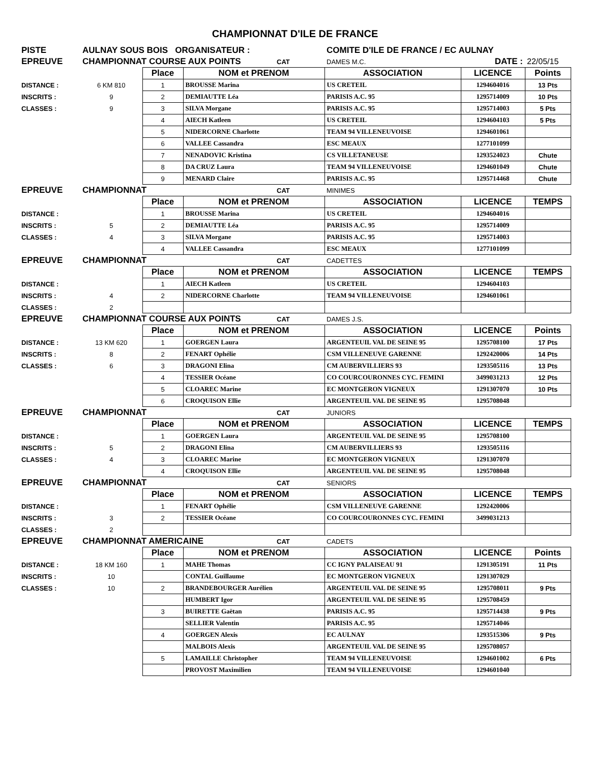CHAMPIONNAT D'ILE DE FRANCE
| PISTE | AULNAY SOUS BOIS ORGANISATEUR : | | | | COMITE D'ILE DE FRANCE / EC AULNAY | | |
| EPREUVE | CHAMPIONNAT COURSE AUX POINTS | | | CAT | DAMES M.C. | DATE : | 22/05/15 |
| | | Place | NOM et PRENOM | | ASSOCIATION | LICENCE | Points |
| DISTANCE : | 6 KM 810 | 1 | BROUSSE Marina | | US CRETEIL | 1294604016 | 13 Pts |
| INSCRITS : | 9 | 2 | DEMIAUTTE Léa | | PARISIS A.C. 95 | 1295714009 | 10 Pts |
| CLASSES : | 9 | 3 | SILVA Morgane | | PARISIS A.C. 95 | 1295714003 | 5 Pts |
| | | 4 | AIECH Katleen | | US CRETEIL | 1294604103 | 5 Pts |
| | | 5 | NIDERCORNE Charlotte | | TEAM 94 VILLENEUVOISE | 1294601061 | |
| | | 6 | VALLEE Cassandra | | ESC MEAUX | 1277101099 | |
| | | 7 | NENADOVIC Kristina | | CS VILLETANEUSE | 1293524023 | Chute |
| | | 8 | DA CRUZ Laura | | TEAM 94 VILLENEUVOISE | 1294601049 | Chute |
| | | 9 | MENARD Claire | | PARISIS A.C. 95 | 1295714468 | Chute |
| EPREUVE | CHAMPIONNAT | | | CAT | MINIMES | | |
| | | Place | NOM et PRENOM | | ASSOCIATION | LICENCE | TEMPS |
| DISTANCE : | | 1 | BROUSSE Marina | | US CRETEIL | 1294604016 | |
| INSCRITS : | 5 | 2 | DEMIAUTTE Léa | | PARISIS A.C. 95 | 1295714009 | |
| CLASSES : | 4 | 3 | SILVA Morgane | | PARISIS A.C. 95 | 1295714003 | |
| | | 4 | VALLEE Cassandra | | ESC MEAUX | 1277101099 | |
| EPREUVE | CHAMPIONNAT | | | CAT | CADETTES | | |
| | | Place | NOM et PRENOM | | ASSOCIATION | LICENCE | TEMPS |
| DISTANCE : | | 1 | AIECH Katleen | | US CRETEIL | 1294604103 | |
| INSCRITS : | 4 | 2 | NIDERCORNE Charlotte | | TEAM 94 VILLENEUVOISE | 1294601061 | |
| CLASSES : | 2 | | | | | | |
| EPREUVE | CHAMPIONNAT COURSE AUX POINTS | | | CAT | DAMES J.S. | | |
| | | Place | NOM et PRENOM | | ASSOCIATION | LICENCE | Points |
| DISTANCE : | 13 KM 620 | 1 | GOERGEN Laura | | ARGENTEUIL VAL DE SEINE 95 | 1295708100 | 17 Pts |
| INSCRITS : | 8 | 2 | FENART Ophélie | | CSM VILLENEUVE GARENNE | 1292420006 | 14 Pts |
| CLASSES : | 6 | 3 | DRAGONI Elina | | CM AUBERVILLIERS 93 | 1293505116 | 13 Pts |
| | | 4 | TESSIER Océane | | CO COURCOURONNES CYC. FEMINI | 3499031213 | 12 Pts |
| | | 5 | CLOAREC Marine | | EC MONTGERON VIGNEUX | 1291307070 | 10 Pts |
| | | 6 | CROQUISON Ellie | | ARGENTEUIL VAL DE SEINE 95 | 1295708048 | |
| EPREUVE | CHAMPIONNAT | | | CAT | JUNIORS | | |
| | | Place | NOM et PRENOM | | ASSOCIATION | LICENCE | TEMPS |
| DISTANCE : | | 1 | GOERGEN Laura | | ARGENTEUIL VAL DE SEINE 95 | 1295708100 | |
| INSCRITS : | 5 | 2 | DRAGONI Elina | | CM AUBERVILLIERS 93 | 1293505116 | |
| CLASSES : | 4 | 3 | CLOAREC Marine | | EC MONTGERON VIGNEUX | 1291307070 | |
| | | 4 | CROQUISON Ellie | | ARGENTEUIL VAL DE SEINE 95 | 1295708048 | |
| EPREUVE | CHAMPIONNAT | | | CAT | SENIORS | | |
| | | Place | NOM et PRENOM | | ASSOCIATION | LICENCE | TEMPS |
| DISTANCE : | | 1 | FENART Ophélie | | CSM VILLENEUVE GARENNE | 1292420006 | |
| INSCRITS : | 3 | 2 | TESSIER Océane | | CO COURCOURONNES CYC. FEMINI | 3499031213 | |
| CLASSES : | 2 | | | | | | |
| EPREUVE | CHAMPIONNAT AMERICAINE | | | CAT | CADETS | | |
| | | Place | NOM et PRENOM | | ASSOCIATION | LICENCE | Points |
| DISTANCE : | 18 KM 160 | 1 | MAHE Thomas | | CC IGNY PALAISEAU 91 | 1291305191 | 11 Pts |
| INSCRITS : | 10 | | CONTAL Guillaume | | EC MONTGERON VIGNEUX | 1291307029 | |
| CLASSES : | 10 | 2 | BRANDEBOURGER Aurélien | | ARGENTEUIL VAL DE SEINE 95 | 1295708011 | 9 Pts |
| | | | HUMBERT Igor | | ARGENTEUIL VAL DE SEINE 95 | 1295708459 | |
| | | 3 | BUIRETTE Gaëtan | | PARISIS A.C. 95 | 1295714438 | 9 Pts |
| | | | SELLIER Valentin | | PARISIS A.C. 95 | 1295714046 | |
| | | 4 | GOERGEN Alexis | | EC AULNAY | 1293515306 | 9 Pts |
| | | | MALBOIS Alexis | | ARGENTEUIL VAL DE SEINE 95 | 1295708057 | |
| | | 5 | LAMAILLE Christopher | | TEAM 94 VILLENEUVOISE | 1294601002 | 6 Pts |
| | | | PROVOST Maximilien | | TEAM 94 VILLENEUVOISE | 1294601040 | |